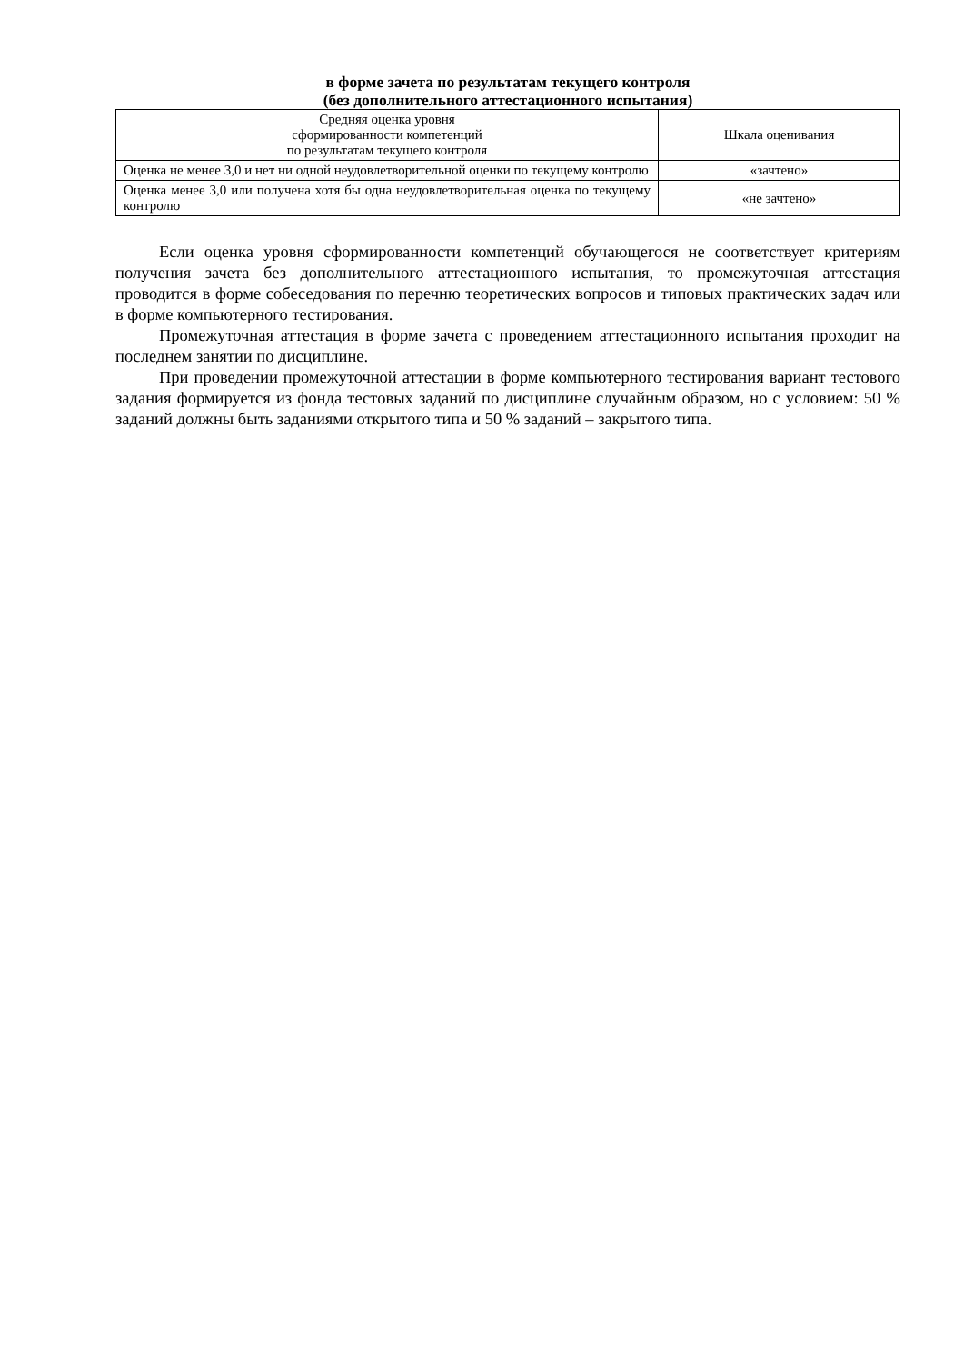в форме зачета по результатам текущего контроля
(без дополнительного аттестационного испытания)
| Средняя оценка уровня сформированности компетенций по результатам текущего контроля | Шкала оценивания |
| --- | --- |
| Оценка не менее 3,0 и нет ни одной неудовлетворительной оценки по текущему контролю | «зачтено» |
| Оценка менее 3,0 или получена хотя бы одна неудовлетворительная оценка по текущему контролю | «не зачтено» |
Если оценка уровня сформированности компетенций обучающегося не соответствует критериям получения зачета без дополнительного аттестационного испытания, то промежуточная аттестация проводится в форме собеседования по перечню теоретических вопросов и типовых практических задач или в форме компьютерного тестирования.
Промежуточная аттестация в форме зачета с проведением аттестационного испытания проходит на последнем занятии по дисциплине.
При проведении промежуточной аттестации в форме компьютерного тестирования вариант тестового задания формируется из фонда тестовых заданий по дисциплине случайным образом, но с условием: 50 % заданий должны быть заданиями открытого типа и 50 % заданий – закрытого типа.